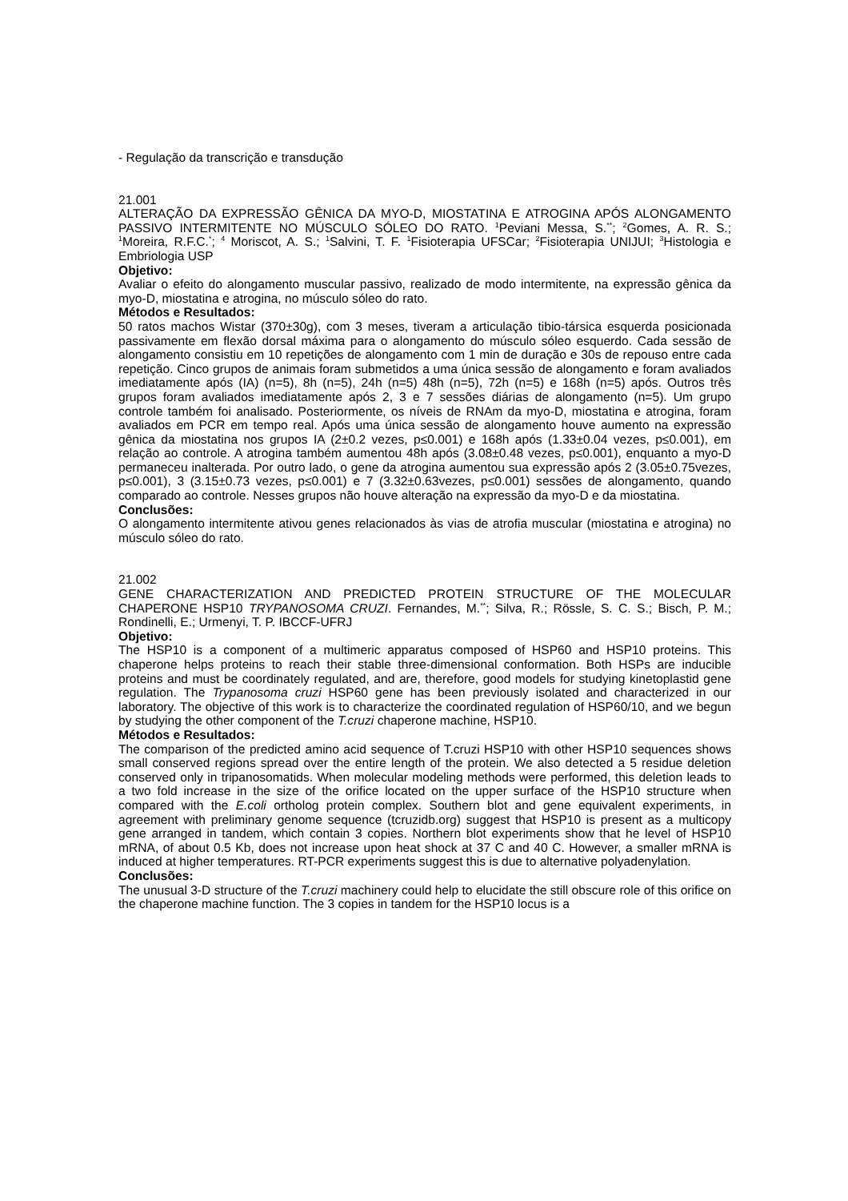- Regulação da transcrição e transdução
21.001
ALTERAÇÃO DA EXPRESSÃO GÊNICA DA MYO-D, MIOSTATINA E ATROGINA APÓS ALONGAMENTO PASSIVO INTERMITENTE NO MÚSCULO SÓLEO DO RATO. <sup>1</sup>Peviani Messa, S.<sup>**</sup>; <sup>2</sup>Gomes, A. R. S.; <sup>1</sup>Moreira, R.F.C.<sup>*</sup>; <sup>4</sup> Moriscot, A. S.; <sup>1</sup>Salvini, T. F. <sup>1</sup>Fisioterapia UFSCar; <sup>2</sup>Fisioterapia UNIJUI; <sup>3</sup>Histologia e Embriologia USP
Objetivo:
Avaliar o efeito do alongamento muscular passivo, realizado de modo intermitente, na expressão gênica da myo-D, miostatina e atrogina, no músculo sóleo do rato.
Métodos e Resultados:
50 ratos machos Wistar (370±30g), com 3 meses, tiveram a articulação tibio-társica esquerda posicionada passivamente em flexão dorsal máxima para o alongamento do músculo sóleo esquerdo. Cada sessão de alongamento consistiu em 10 repetições de alongamento com 1 min de duração e 30s de repouso entre cada repetição. Cinco grupos de animais foram submetidos a uma única sessão de alongamento e foram avaliados imediatamente após (IA) (n=5), 8h (n=5), 24h (n=5) 48h (n=5), 72h (n=5) e 168h (n=5) após. Outros três grupos foram avaliados imediatamente após 2, 3 e 7 sessões diárias de alongamento (n=5). Um grupo controle também foi analisado. Posteriormente, os níveis de RNAm da myo-D, miostatina e atrogina, foram avaliados em PCR em tempo real. Após uma única sessão de alongamento houve aumento na expressão gênica da miostatina nos grupos IA (2±0.2 vezes, p≤0.001) e 168h após (1.33±0.04 vezes, p≤0.001), em relação ao controle. A atrogina também aumentou 48h após (3.08±0.48 vezes, p≤0.001), enquanto a myo-D permaneceu inalterada. Por outro lado, o gene da atrogina aumentou sua expressão após 2 (3.05±0.75vezes, p≤0.001), 3 (3.15±0.73 vezes, p≤0.001) e 7 (3.32±0.63vezes, p≤0.001) sessões de alongamento, quando comparado ao controle. Nesses grupos não houve alteração na expressão da myo-D e da miostatina.
Conclusões:
O alongamento intermitente ativou genes relacionados às vias de atrofia muscular (miostatina e atrogina) no músculo sóleo do rato.
21.002
GENE CHARACTERIZATION AND PREDICTED PROTEIN STRUCTURE OF THE MOLECULAR CHAPERONE HSP10 TRYPANOSOMA CRUZI. Fernandes, M.<sup>**</sup>; Silva, R.; Rössle, S. C. S.; Bisch, P. M.; Rondinelli, E.; Urmenyi, T. P. IBCCF-UFRJ
Objetivo:
The HSP10 is a component of a multimeric apparatus composed of HSP60 and HSP10 proteins. This chaperone helps proteins to reach their stable three-dimensional conformation. Both HSPs are inducible proteins and must be coordinately regulated, and are, therefore, good models for studying kinetoplastid gene regulation. The Trypanosoma cruzi HSP60 gene has been previously isolated and characterized in our laboratory. The objective of this work is to characterize the coordinated regulation of HSP60/10, and we begun by studying the other component of the T.cruzi chaperone machine, HSP10.
Métodos e Resultados:
The comparison of the predicted amino acid sequence of T.cruzi HSP10 with other HSP10 sequences shows small conserved regions spread over the entire length of the protein. We also detected a 5 residue deletion conserved only in tripanosomatids. When molecular modeling methods were performed, this deletion leads to a two fold increase in the size of the orifice located on the upper surface of the HSP10 structure when compared with the E.coli ortholog protein complex. Southern blot and gene equivalent experiments, in agreement with preliminary genome sequence (tcruzidb.org) suggest that HSP10 is present as a multicopy gene arranged in tandem, which contain 3 copies. Northern blot experiments show that he level of HSP10 mRNA, of about 0.5 Kb, does not increase upon heat shock at 37 C and 40 C. However, a smaller mRNA is induced at higher temperatures. RT-PCR experiments suggest this is due to alternative polyadenylation.
Conclusões:
The unusual 3-D structure of the T.cruzi machinery could help to elucidate the still obscure role of this orifice on the chaperone machine function. The 3 copies in tandem for the HSP10 locus is a